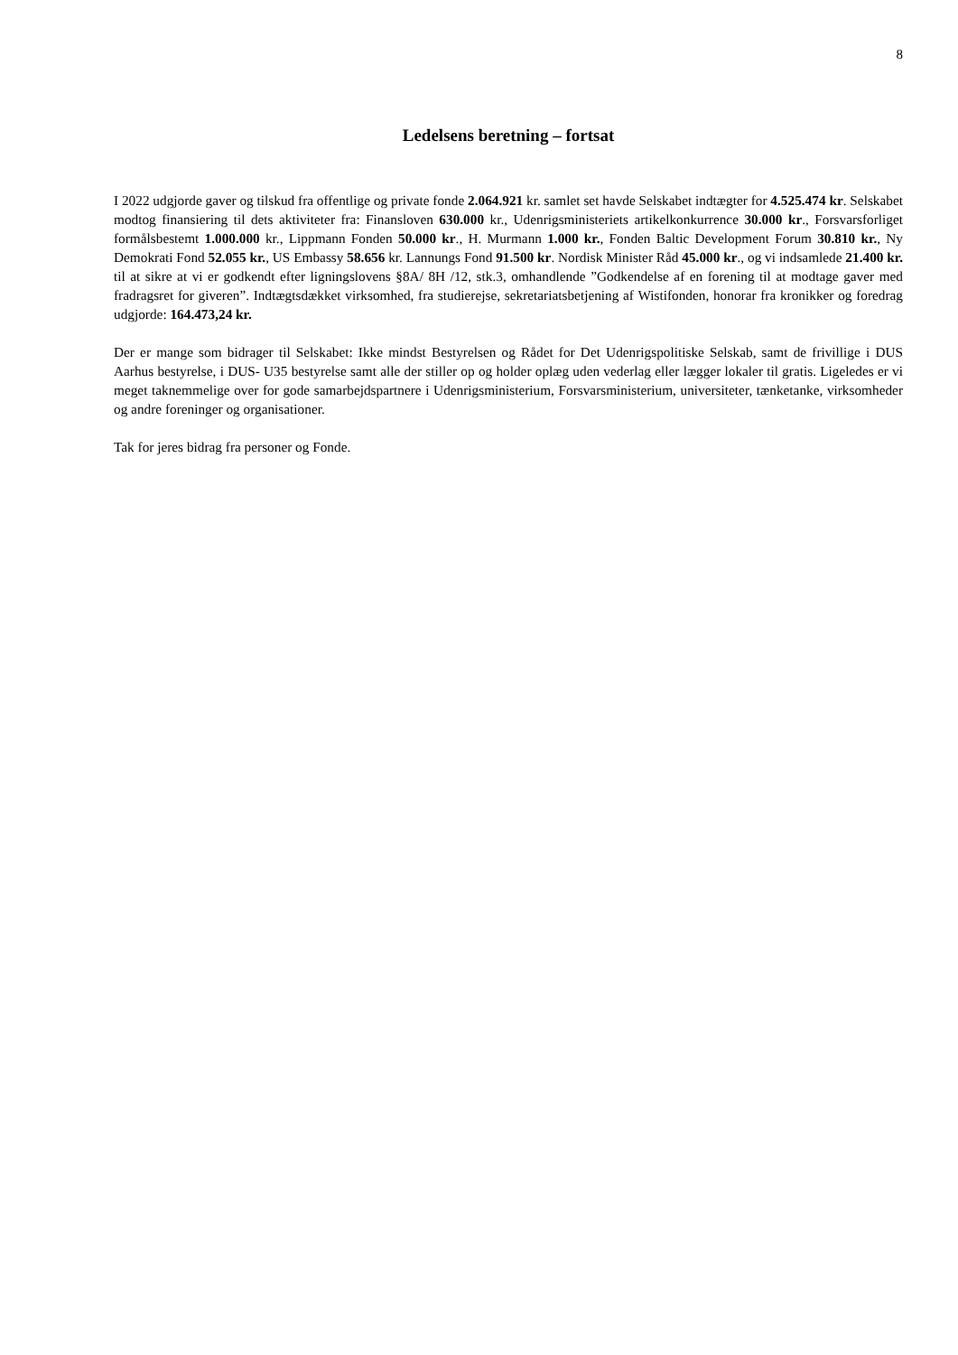8
Ledelsens beretning – fortsat
I 2022 udgjorde gaver og tilskud fra offentlige og private fonde 2.064.921 kr. samlet set havde Selskabet indtægter for 4.525.474 kr. Selskabet modtog finansiering til dets aktiviteter fra: Finansloven 630.000 kr., Udenrigsministeriets artikelkonkurrence 30.000 kr., Forsvarsforliget formålsbestemt 1.000.000 kr., Lippmann Fonden 50.000 kr., H. Murmann 1.000 kr., Fonden Baltic Development Forum 30.810 kr., Ny Demokrati Fond 52.055 kr., US Embassy 58.656 kr. Lannungs Fond 91.500 kr. Nordisk Minister Råd 45.000 kr., og vi indsamlede 21.400 kr. til at sikre at vi er godkendt efter ligningslovens §8A/ 8H /12, stk.3, omhandlende ”Godkendelse af en forening til at modtage gaver med fradragsret for giveren”. Indtægtsdækket virksomhed, fra studierejse, sekretariatsbetjening af Wistifonden, honorar fra kronikker og foredrag udgjorde: 164.473,24 kr.
Der er mange som bidrager til Selskabet: Ikke mindst Bestyrelsen og Rådet for Det Udenrigspolitiske Selskab, samt de frivillige i DUS Aarhus bestyrelse, i DUS- U35 bestyrelse samt alle der stiller op og holder oplæg uden vederlag eller lægger lokaler til gratis. Ligeledes er vi meget taknemmelige over for gode samarbejdspartnere i Udenrigsministerium, Forsvarsministerium, universiteter, tænketanke, virksomheder og andre foreninger og organisationer.
Tak for jeres bidrag fra personer og Fonde.